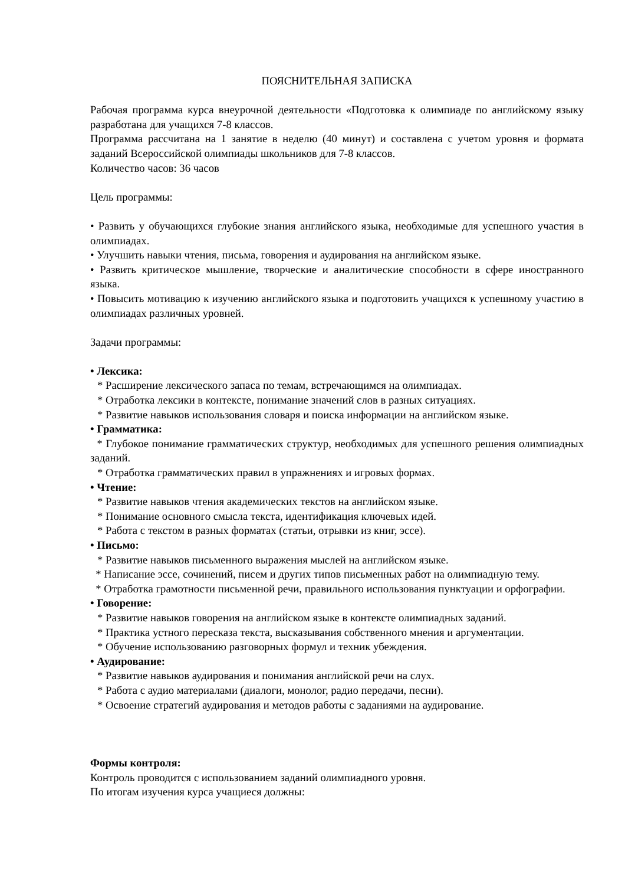ПОЯСНИТЕЛЬНАЯ ЗАПИСКА
Рабочая программа курса внеурочной деятельности «Подготовка к олимпиаде по английскому языку разработана для учащихся 7-8 классов.
Программа рассчитана на 1 занятие в неделю (40 минут) и составлена с учетом уровня и формата заданий Всероссийской олимпиады школьников для 7-8 классов.
Количество часов: 36 часов
Цель программы:
• Развить у обучающихся глубокие знания английского языка, необходимые для успешного участия в олимпиадах.
• Улучшить навыки чтения, письма, говорения и аудирования на английском языке.
• Развить критическое мышление, творческие и аналитические способности в сфере иностранного языка.
• Повысить мотивацию к изучению английского языка и подготовить учащихся к успешному участию в олимпиадах различных уровней.
Задачи программы:
• Лексика:
* Расширение лексического запаса по темам, встречающимся на олимпиадах.
* Отработка лексики в контексте, понимание значений слов в разных ситуациях.
* Развитие навыков использования словаря и поиска информации на английском языке.
• Грамматика:
* Глубокое понимание грамматических структур, необходимых для успешного решения олимпиадных заданий.
* Отработка грамматических правил в упражнениях и игровых формах.
• Чтение:
* Развитие навыков чтения академических текстов на английском языке.
* Понимание основного смысла текста, идентификация ключевых идей.
* Работа с текстом в разных форматах (статьи, отрывки из книг, эссе).
• Письмо:
* Развитие навыков письменного выражения мыслей на английском языке.
* Написание эссе, сочинений, писем и других типов письменных работ на олимпиадную тему.
* Отработка грамотности письменной речи, правильного использования пунктуации и орфографии.
• Говорение:
* Развитие навыков говорения на английском языке в контексте олимпиадных заданий.
* Практика устного пересказа текста, высказывания собственного мнения и аргументации.
* Обучение использованию разговорных формул и техник убеждения.
• Аудирование:
* Развитие навыков аудирования и понимания английской речи на слух.
* Работа с аудио материалами (диалоги, монолог, радио передачи, песни).
* Освоение стратегий аудирования и методов работы с заданиями на аудирование.
Формы контроля:
Контроль проводится с использованием заданий олимпиадного уровня.
По итогам изучения курса учащиеся должны: